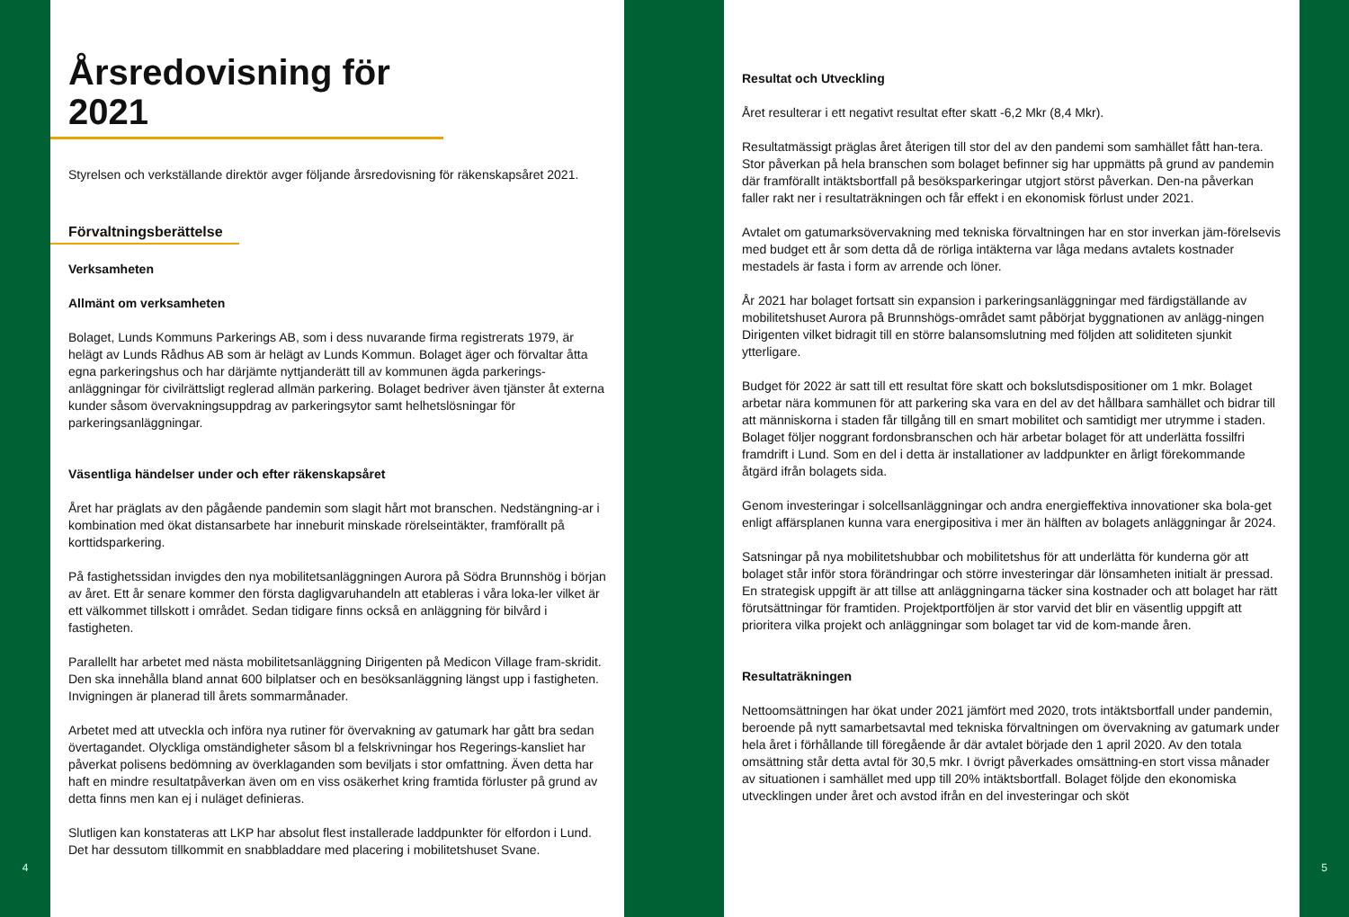4
Årsredovisning för 2021
Styrelsen och verkställande direktör avger följande årsredovisning för räkenskapsåret 2021.
Förvaltningsberättelse
Verksamheten
Allmänt om verksamheten
Bolaget, Lunds Kommuns Parkerings AB, som i dess nuvarande firma registrerats 1979, är helägt av Lunds Rådhus AB som är helägt av Lunds Kommun. Bolaget äger och förvaltar åtta egna parkeringshus och har därjämte nyttjanderätt till av kommunen ägda parkerings-anläggningar för civilrättsligt reglerad allmän parkering. Bolaget bedriver även tjänster åt externa kunder såsom övervakningsuppdrag av parkeringsytor samt helhetslösningar för parkeringsanläggningar.
Väsentliga händelser under och efter räkenskapsåret
Året har präglats av den pågående pandemin som slagit hårt mot branschen. Nedstängning-ar i kombination med ökat distansarbete har inneburit minskade rörelseintäkter, framförallt på korttidsparkering.
På fastighetssidan invigdes den nya mobilitetsanläggningen Aurora på Södra Brunnshög i början av året. Ett år senare kommer den första dagligvaruhandeln att etableras i våra loka-ler vilket är ett välkommet tillskott i området. Sedan tidigare finns också en anläggning för bilvård i fastigheten.
Parallellt har arbetet med nästa mobilitetsanläggning Dirigenten på Medicon Village fram-skridit. Den ska innehålla bland annat 600 bilplatser och en besöksanläggning längst upp i fastigheten. Invigningen är planerad till årets sommarmånader.
Arbetet med att utveckla och införa nya rutiner för övervakning av gatumark har gått bra sedan övertagandet. Olyckliga omständigheter såsom bl a felskrivningar hos Regerings-kansliet har påverkat polisens bedömning av överklaganden som beviljats i stor omfattning. Även detta har haft en mindre resultatpåverkan även om en viss osäkerhet kring framtida förluster på grund av detta finns men kan ej i nuläget definieras.
Slutligen kan konstateras att LKP har absolut flest installerade laddpunkter för elfordon i Lund. Det har dessutom tillkommit en snabbladdare med placering i mobilitetshuset Svane.
Resultat och Utveckling
Året resulterar i ett negativt resultat efter skatt -6,2 Mkr (8,4 Mkr).
Resultatmässigt präglas året återigen till stor del av den pandemi som samhället fått han-tera. Stor påverkan på hela branschen som bolaget befinner sig har uppmätts på grund av pandemin där framförallt intäktsbortfall på besöksparkeringar utgjort störst påverkan. Den-na påverkan faller rakt ner i resultaträkningen och får effekt i en ekonomisk förlust under 2021.
Avtalet om gatumarksövervakning med tekniska förvaltningen har en stor inverkan jäm-förelsevis med budget ett år som detta då de rörliga intäkterna var låga medans avtalets kostnader mestadels är fasta i form av arrende och löner.
År 2021 har bolaget fortsatt sin expansion i parkeringsanläggningar med färdigställande av mobilitetshuset Aurora på Brunnshögs-området samt påbörjat byggnationen av anlägg-ningen Dirigenten vilket bidragit till en större balansomslutning med följden att soliditeten sjunkit ytterligare.
Budget för 2022 är satt till ett resultat före skatt och bokslutsdispositioner om 1 mkr. Bolaget arbetar nära kommunen för att parkering ska vara en del av det hållbara samhället och bidrar till att människorna i staden får tillgång till en smart mobilitet och samtidigt mer utrymme i staden. Bolaget följer noggrant fordonsbranschen och här arbetar bolaget för att underlätta fossilfri framdrift i Lund. Som en del i detta är installationer av laddpunkter en årligt förekommande åtgärd ifrån bolagets sida.
Genom investeringar i solcellsanläggningar och andra energieffektiva innovationer ska bola-get enligt affärsplanen kunna vara energipositiva i mer än hälften av bolagets anläggningar år 2024.
Satsningar på nya mobilitetshubbar och mobilitetshus för att underlätta för kunderna gör att bolaget står inför stora förändringar och större investeringar där lönsamheten initialt är pressad. En strategisk uppgift är att tillse att anläggningarna täcker sina kostnader och att bolaget har rätt förutsättningar för framtiden. Projektportföljen är stor varvid det blir en väsentlig uppgift att prioritera vilka projekt och anläggningar som bolaget tar vid de kom-mande åren.
Resultaträkningen
Nettoomsättningen har ökat under 2021 jämfört med 2020, trots intäktsbortfall under pandemin, beroende på nytt samarbetsavtal med tekniska förvaltningen om övervakning av gatumark under hela året i förhållande till föregående år där avtalet började den 1 april 2020. Av den totala omsättning står detta avtal för 30,5 mkr. I övrigt påverkades omsättning-en stort vissa månader av situationen i samhället med upp till 20% intäktsbortfall. Bolaget följde den ekonomiska utvecklingen under året och avstod ifrån en del investeringar och sköt
5